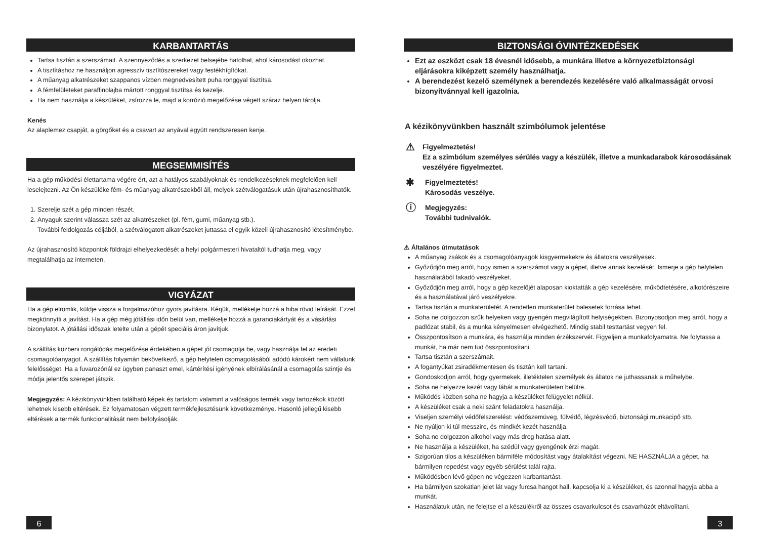KARBANTARTÁS
Tartsa tisztán a szerszámait. A szennyeződés a szerkezet belsejébe hatolhat, ahol károsodást okozhat.
A tisztításhoz ne használjon agresszív tisztítószereket vagy festékhígítókat.
A műanyag alkatrészeket szappanos vízben megnedvesített puha ronggyal tisztítsa.
A fémfelületeket paraffinolajba mártott ronggyal tisztítsa és kezelje.
Ha nem használja a készüléket, zsírozza le, majd a korrózió megelőzése végett száraz helyen tárolja.
Kenés
Az alaplemez csapját, a görgőket és a csavart az anyával együtt rendszeresen kenje.
MEGSEMMISÍTÉS
Ha a gép működési élettartama végére ért, azt a hatályos szabályoknak és rendelkezéseknek megfelelően kell leselejtezni. Az Ön készüléke fém- és műanyag alkatrészekből áll, melyek szétválogatásuk után újrahasznosíthatók.
1. Szerelje szét a gép minden részét.
2. Anyaguk szerint válassza szét az alkatrészeket (pl. fém, gumi, műanyag stb.).
További feldolgozás céljából, a szétválogatott alkatrészeket juttassa el egyik közeli újrahasznosító létesítménybe.
Az újrahasznosító központok földrajzi elhelyezkedését a helyi polgármesteri hivataltól tudhatja meg, vagy megtalálhatja az interneten.
VIGYÁZAT
Ha a gép elromlik, küldje vissza a forgalmazóhoz gyors javításra. Kérjük, mellékelje hozzá a hiba rövid leírását. Ezzel megkönnyíti a javítást. Ha a gép még jótállási időn belül van, mellékelje hozzá a garanciakártyát és a vásárlási bizonylatot. A jótállási időszak letelte után a gépét speciális áron javítjuk.
A szállítás közbeni rongálódás megelőzése érdekében a gépet jól csomagolja be, vagy használja fel az eredeti csomagolóanyagot. A szállítás folyamán bekövetkező, a gép helytelen csomagolásából adódó károkért nem vállalunk felelősséget. Ha a fuvarozónál ez ügyben panaszt emel, kártérítési igényének elbírálásánál a csomagolás szintje és módja jelentős szerepet játszik.
Megjegyzés: A kézikönyvünkben található képek és tartalom valamint a valóságos termék vagy tartozékok között lehetnek kisebb eltérések. Ez folyamatosan végzett termékfejlesztésünk következménye. Hasonló jellegű kisebb eltérések a termék funkcionalitását nem befolyásolják.
6
BIZTONSÁGI ÓVINTÉZKEDÉSEK
Ezt az eszközt csak 18 évesnél idősebb, a munkára illetve a környezetbiztonsági eljárásokra kiképzett személy használhatja.
A berendezést kezelő személynek a berendezés kezelésére való alkalmasságát orvosi bizonyítvánnyal kell igazolnia.
A kézikönyvünkben használt szimbólumok jelentése
⚠
Figyelmeztetés!
Ez a szimbólum személyes sérülés vagy a készülék, illetve a munkadarabok károsodásának veszélyére figyelmeztet.
✱
Figyelmeztetés!
Károsodás veszélye.
ⓘ
Megjegyzés:
További tudnivalók.
⚠ Általános útmutatások
A műanyag zsákok és a csomagolóanyagok kisgyermekekre és állatokra veszélyesek.
Győződjön meg arról, hogy ismeri a szerszámot vagy a gépet, illetve annak kezelését. Ismerje a gép helytelen használatából fakadó veszélyeket.
Győződjön meg arról, hogy a gép kezelőjét alaposan kioktatták a gép kezelésére, működtetésére, alkotórészeire és a használatával járó veszélyekre.
Tartsa tisztán a munkaterületét. A rendetlen munkaterület balesetek forrása lehet.
Soha ne dolgozzon szűk helyeken vagy gyengén megvilágított helyiségekben. Bizonyosodjon meg arról, hogy a padlózat stabil, és a munka kényelmesen elvégezhető. Mindig stabil testtartást vegyen fel.
Összpontosítson a munkára, és használja minden érzékszervét. Figyeljen a munkafolyamatra. Ne folytassa a munkát, ha már nem tud összpontosítani.
Tartsa tisztán a szerszámait.
A fogantyúkat zsiradékmentesen és tisztán kell tartani.
Gondoskodjon arról, hogy gyermekek, illetéktelen személyek és állatok ne juthassanak a műhelybe.
Soha ne helyezze kezét vagy lábát a munkaterületen belülre.
Működés közben soha ne hagyja a készüléket felügyelet nélkül.
A készüléket csak a neki szánt feladatokra használja.
Viseljen személyi védőfelszerelést: védőszemüveg, fülvédő, légzésvédő, biztonsági munkacipő stb.
Ne nyúljon ki túl messzire, és mindkét kezét használja.
Soha ne dolgozzon alkohol vagy más drog hatása alatt.
Ne használja a készüléket, ha szédül vagy gyengének érzi magát.
Szigorúan tilos a készüléken bármiféle módosítást vagy átalakítást végezni. NE HASZNÁLJA a gépet, ha bármilyen repedést vagy egyéb sérülést talál rajta.
Működésben lévő gépen ne végezzen karbantartást.
Ha bármilyen szokatlan jelet lát vagy furcsa hangot hall, kapcsolja ki a készüléket, és azonnal hagyja abba a munkát.
Használatuk után, ne felejtse el a készülékről az összes csavarkulcsot és csavarhúzót eltávolítani.
3